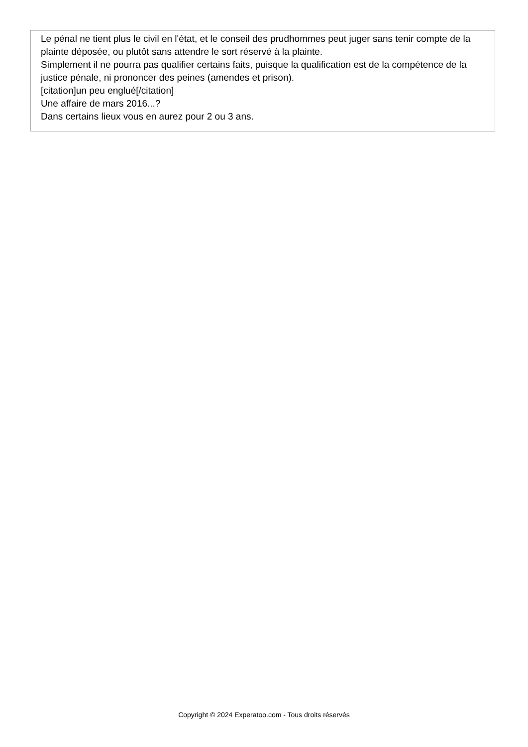Le pénal ne tient plus le civil en l'état, et le conseil des prudhommes peut juger sans tenir compte de la plainte déposée, ou plutôt sans attendre le sort réservé à la plainte.
Simplement il ne pourra pas qualifier certains faits, puisque la qualification est de la compétence de la justice pénale, ni prononcer des peines (amendes et prison).
[citation]un peu englué[/citation]
Une affaire de mars 2016...?
Dans certains lieux vous en aurez pour 2 ou 3 ans.
Copyright © 2024 Experatoo.com - Tous droits réservés